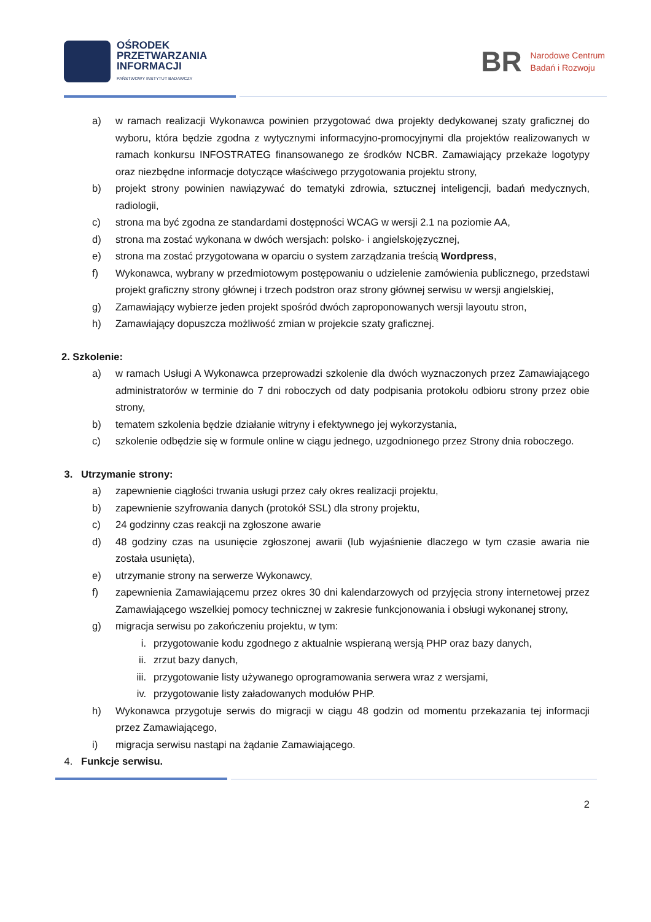OŚRODEK
PRZETWARZANIA
INFORMACJI
PAŃSTWOWY INSTYTUT BADAWCZY
BR
Narodowe Centrum
Badań i Rozwoju
a) w ramach realizacji Wykonawca powinien przygotować dwa projekty dedykowanej szaty graficznej do wyboru, która będzie zgodna z wytycznymi informacyjno-promocyjnymi dla projektów realizowanych w ramach konkursu INFOSTRATEG finansowanego ze środków NCBR. Zamawiający przekaże logotypy oraz niezbędne informacje dotyczące właściwego przygotowania projektu strony,
b) projekt strony powinien nawiązywać do tematyki zdrowia, sztucznej inteligencji, badań medycznych, radiologii,
c) strona ma być zgodna ze standardami dostępności WCAG w wersji 2.1 na poziomie AA,
d) strona ma zostać wykonana w dwóch wersjach: polsko- i angielskojęzycznej,
e) strona ma zostać przygotowana w oparciu o system zarządzania treścią Wordpress,
f) Wykonawca, wybrany w przedmiotowym postępowaniu o udzielenie zamówienia publicznego, przedstawi projekt graficzny strony głównej i trzech podstron oraz strony głównej serwisu w wersji angielskiej,
g) Zamawiający wybierze jeden projekt spośród dwóch zaproponowanych wersji layoutu stron,
h) Zamawiający dopuszcza możliwość zmian w projekcie szaty graficznej.
2. Szkolenie:
a) w ramach Usługi A Wykonawca przeprowadzi szkolenie dla dwóch wyznaczonych przez Zamawiającego administratorów w terminie do 7 dni roboczych od daty podpisania protokołu odbioru strony przez obie strony,
b) tematem szkolenia będzie działanie witryny i efektywnego jej wykorzystania,
c) szkolenie odbędzie się w formule online w ciągu jednego, uzgodnionego przez Strony dnia roboczego.
3. Utrzymanie strony:
a) zapewnienie ciągłości trwania usługi przez cały okres realizacji projektu,
b) zapewnienie szyfrowania danych (protokół SSL) dla strony projektu,
c) 24 godzinny czas reakcji na zgłoszone awarie
d) 48 godziny czas na usunięcie zgłoszonej awarii (lub wyjaśnienie dlaczego w tym czasie awaria nie została usunięta),
e) utrzymanie strony na serwerze Wykonawcy,
f) zapewnienia Zamawiającemu przez okres 30 dni kalendarzowych od przyjęcia strony internetowej przez Zamawiającego wszelkiej pomocy technicznej w zakresie funkcjonowania i obsługi wykonanej strony,
g) migracja serwisu po zakończeniu projektu, w tym:
i. przygotowanie kodu zgodnego z aktualnie wspieraną wersją PHP oraz bazy danych,
ii. zrzut bazy danych,
iii. przygotowanie listy używanego oprogramowania serwera wraz z wersjami,
iv. przygotowanie listy załadowanych modułów PHP.
h) Wykonawca przygotuje serwis do migracji w ciągu 48 godzin od momentu przekazania tej informacji przez Zamawiającego,
i) migracja serwisu nastąpi na żądanie Zamawiającego.
4. Funkcje serwisu.
2